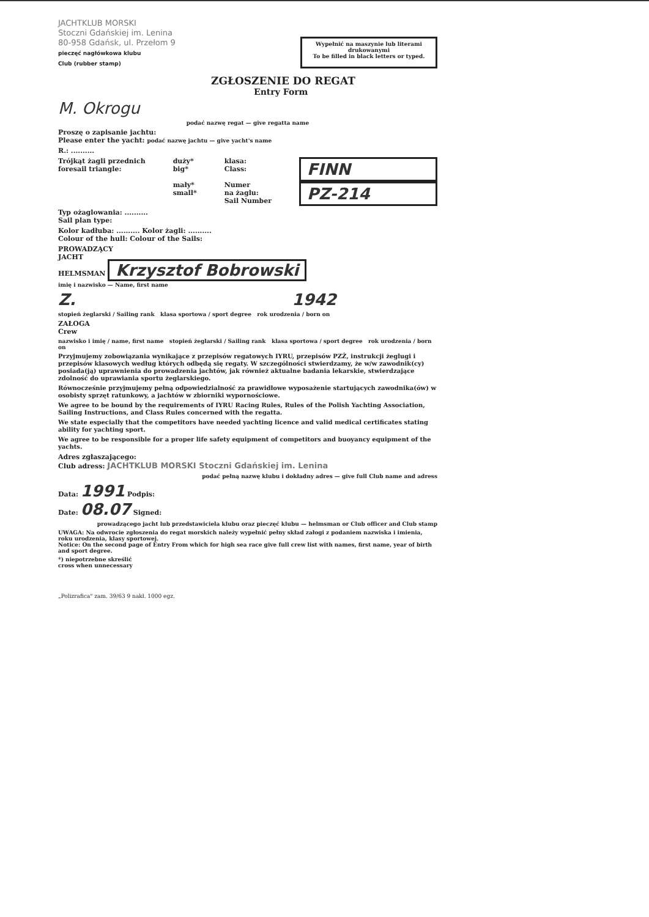JACHTKLUB MORSKI
Stoczni Gdańskiej im. Lenina
80-958 Gdańsk, ul. Przełom 9
pieczęć nagłówkowa klubu
Club (rubber stamp)
Wypełnić na maszynie lub literami drukowanymi
To be filled in black letters or typed.
ZGŁOSZENIE DO REGAT
Entry Form
M. Okrogu
podać nazwę regat — give regatta name
Proszę o zapisanie jachtu:
Please enter the yacht: podać nazwę jachtu — give yacht's name
R.: ..........
Trójkąt żagli przednich
foresail triangle:
duży*
big*
mały*
small*
klasa:
Class:
Numer
na żaglu:
Sail Number
FINN
PZ-214
Typ ożaglowania: ..........
Sail plan type:
Kolor kadłuba: .......... Kolor żagli: ..........
Colour of the hull: Colour of the Sails:
PROWADZĄCY
JACHT
HELMSMAN Krzysztof Bobrowski
imię i nazwisko — Name, first name
Z. 1942
stopień żeglarski / Sailing rank klasa sportowa / sport degree rok urodzenia / born on
ZAŁOGA
Crew
nazwisko i imię / name, first name stopień żeglarski / Sailing rank klasa sportowa / sport degree rok urodzenia / born on
Przyjmujemy zobowiązania wynikające z przepisów regatowych IYRU, przepisów PZŻ, instrukcji żeglugi i przepisów klasowych według których odbędą się regaty. W szczególności stwierdzamy, że w/w zawodnik(cy) posiada(ją) uprawnienia do prowadzenia jachtów, jak również aktualne badania lekarskie, stwierdzające zdolność do uprawiania sportu żeglarskiego.
Równocześnie przyjmujemy pełną odpowiedzialność za prawidłowe wyposażenie startujących zawodnika(ów) w osobisty sprzęt ratunkowy, a jachtów w zbiorniki wypornościowe.
We agree to be bound by the requirements of IYRU Racing Rules, Rules of the Polish Yachting Association, Sailing Instructions, and Class Rules concerned with the regatta.
We state especially that the competitors have needed yachting licence and valid medical certificates stating ability for yachting sport.
We agree to be responsible for a proper life safety equipment of competitors and buoyancy equipment of the yachts.
Adres zgłaszającego:
Club adress: JACHTKLUB MORSKI Stoczni Gdańskiej im. Lenina
podać pełną nazwę klubu i dokładny adres — give full Club name and adress
Data: 1991 Podpis:
Date: 08.07 Signed:
prowadzącego jacht lub przedstawiciela klubu oraz pieczęć klubu — helmsman or Club officer and Club stamp
UWAGA: Na odwrocie zgłoszenia do regat morskich należy wypełnić pełny skład załogi z podaniem nazwiska i imienia, roku urodzenia, klasy sportowej.
Notice: On the second page of Entry From which for high sea race give full crew list with names, first name, year of birth and sport degree.
*) niepotrzebne skreślić
cross when unnecessary
„Polizrafica" zam. 39/63 9 nakł. 1000 egz.